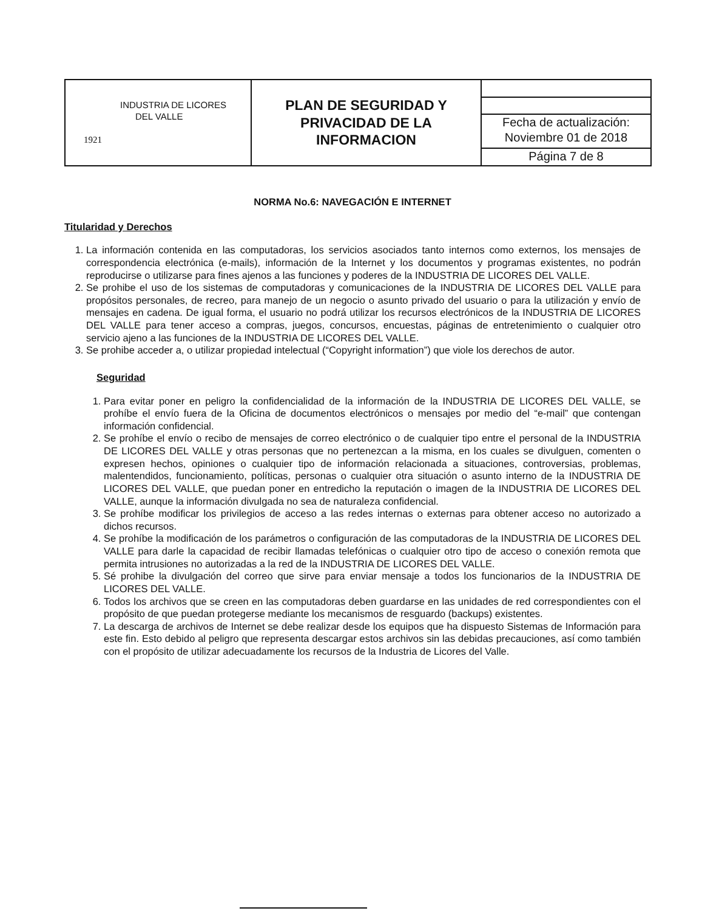| INDUSTRIA DE LICORES DEL VALLE 1921 | PLAN DE SEGURIDAD Y PRIVACIDAD DE LA INFORMACION | Fecha de actualización: Noviembre 01 de 2018 Página 7 de 8 |
NORMA No.6: NAVEGACIÓN E INTERNET
Titularidad y Derechos
1. La información contenida en las computadoras, los servicios asociados tanto internos como externos, los mensajes de correspondencia electrónica (e-mails), información de la Internet y los documentos y programas existentes, no podrán reproducirse o utilizarse para fines ajenos a las funciones y poderes de la INDUSTRIA DE LICORES DEL VALLE.
2. Se prohibe el uso de los sistemas de computadoras y comunicaciones de la INDUSTRIA DE LICORES DEL VALLE para propósitos personales, de recreo, para manejo de un negocio o asunto privado del usuario o para la utilización y envío de mensajes en cadena. De igual forma, el usuario no podrá utilizar los recursos electrónicos de la INDUSTRIA DE LICORES DEL VALLE para tener acceso a compras, juegos, concursos, encuestas, páginas de entretenimiento o cualquier otro servicio ajeno a las funciones de la INDUSTRIA DE LICORES DEL VALLE.
3. Se prohibe acceder a, o utilizar propiedad intelectual (“Copyright information”) que viole los derechos de autor.
Seguridad
1. Para evitar poner en peligro la confidencialidad de la información de la INDUSTRIA DE LICORES DEL VALLE, se prohíbe el envío fuera de la Oficina de documentos electrónicos o mensajes por medio del “e-mail” que contengan información confidencial.
2. Se prohíbe el envío o recibo de mensajes de correo electrónico o de cualquier tipo entre el personal de la INDUSTRIA DE LICORES DEL VALLE y otras personas que no pertenezcan a la misma, en los cuales se divulguen, comenten o expresen hechos, opiniones o cualquier tipo de información relacionada a situaciones, controversias, problemas, malentendidos, funcionamiento, políticas, personas o cualquier otra situación o asunto interno de la INDUSTRIA DE LICORES DEL VALLE, que puedan poner en entredicho la reputación o imagen de la INDUSTRIA DE LICORES DEL VALLE, aunque la información divulgada no sea de naturaleza confidencial.
3. Se prohíbe modificar los privilegios de acceso a las redes internas o externas para obtener acceso no autorizado a dichos recursos.
4. Se prohíbe la modificación de los parámetros o configuración de las computadoras de la INDUSTRIA DE LICORES DEL VALLE para darle la capacidad de recibir llamadas telefónicas o cualquier otro tipo de acceso o conexión remota que permita intrusiones no autorizadas a la red de la INDUSTRIA DE LICORES DEL VALLE.
5. Sé prohibe la divulgación del correo que sirve para enviar mensaje a todos los funcionarios de la INDUSTRIA DE LICORES DEL VALLE.
6. Todos los archivos que se creen en las computadoras deben guardarse en las unidades de red correspondientes con el propósito de que puedan protegerse mediante los mecanismos de resguardo (backups) existentes.
7. La descarga de archivos de Internet se debe realizar desde los equipos que ha dispuesto Sistemas de Información para este fin. Esto debido al peligro que representa descargar estos archivos sin las debidas precauciones, así como también con el propósito de utilizar adecuadamente los recursos de la Industria de Licores del Valle.